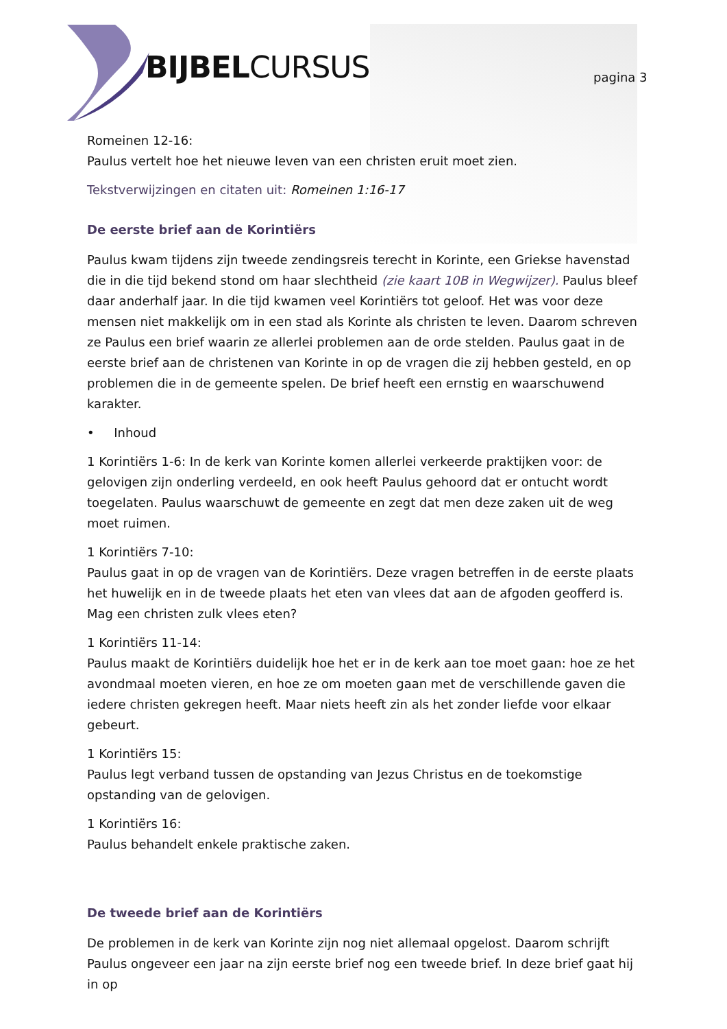BIJBELCURSUS pagina 3
Romeinen 12-16:
Paulus vertelt hoe het nieuwe leven van een christen eruit moet zien.
Tekstverwijzingen en citaten uit: Romeinen 1:16-17
De eerste brief aan de Korintiërs
Paulus kwam tijdens zijn tweede zendingsreis terecht in Korinte, een Griekse havenstad die in die tijd bekend stond om haar slechtheid (zie kaart 10B in Wegwijzer). Paulus bleef daar anderhalf jaar. In die tijd kwamen veel Korintiërs tot geloof. Het was voor deze mensen niet makkelijk om in een stad als Korinte als christen te leven. Daarom schreven ze Paulus een brief waarin ze allerlei problemen aan de orde stelden. Paulus gaat in de eerste brief aan de christenen van Korinte in op de vragen die zij hebben gesteld, en op problemen die in de gemeente spelen. De brief heeft een ernstig en waarschuwend karakter.
• Inhoud
1 Korintiërs 1-6: In de kerk van Korinte komen allerlei verkeerde praktijken voor: de gelovigen zijn onderling verdeeld, en ook heeft Paulus gehoord dat er ontucht wordt toegelaten. Paulus waarschuwt de gemeente en zegt dat men deze zaken uit de weg moet ruimen.
1 Korintiërs 7-10:
Paulus gaat in op de vragen van de Korintiërs. Deze vragen betreffen in de eerste plaats het huwelijk en in de tweede plaats het eten van vlees dat aan de afgoden geofferd is. Mag een christen zulk vlees eten?
1 Korintiërs 11-14:
Paulus maakt de Korintiërs duidelijk hoe het er in de kerk aan toe moet gaan: hoe ze het avondmaal moeten vieren, en hoe ze om moeten gaan met de verschillende gaven die iedere christen gekregen heeft. Maar niets heeft zin als het zonder liefde voor elkaar gebeurt.
1 Korintiërs 15:
Paulus legt verband tussen de opstanding van Jezus Christus en de toekomstige opstanding van de gelovigen.
1 Korintiërs 16:
Paulus behandelt enkele praktische zaken.
De tweede brief aan de Korintiërs
De problemen in de kerk van Korinte zijn nog niet allemaal opgelost. Daarom schrijft Paulus ongeveer een jaar na zijn eerste brief nog een tweede brief. In deze brief gaat hij in op